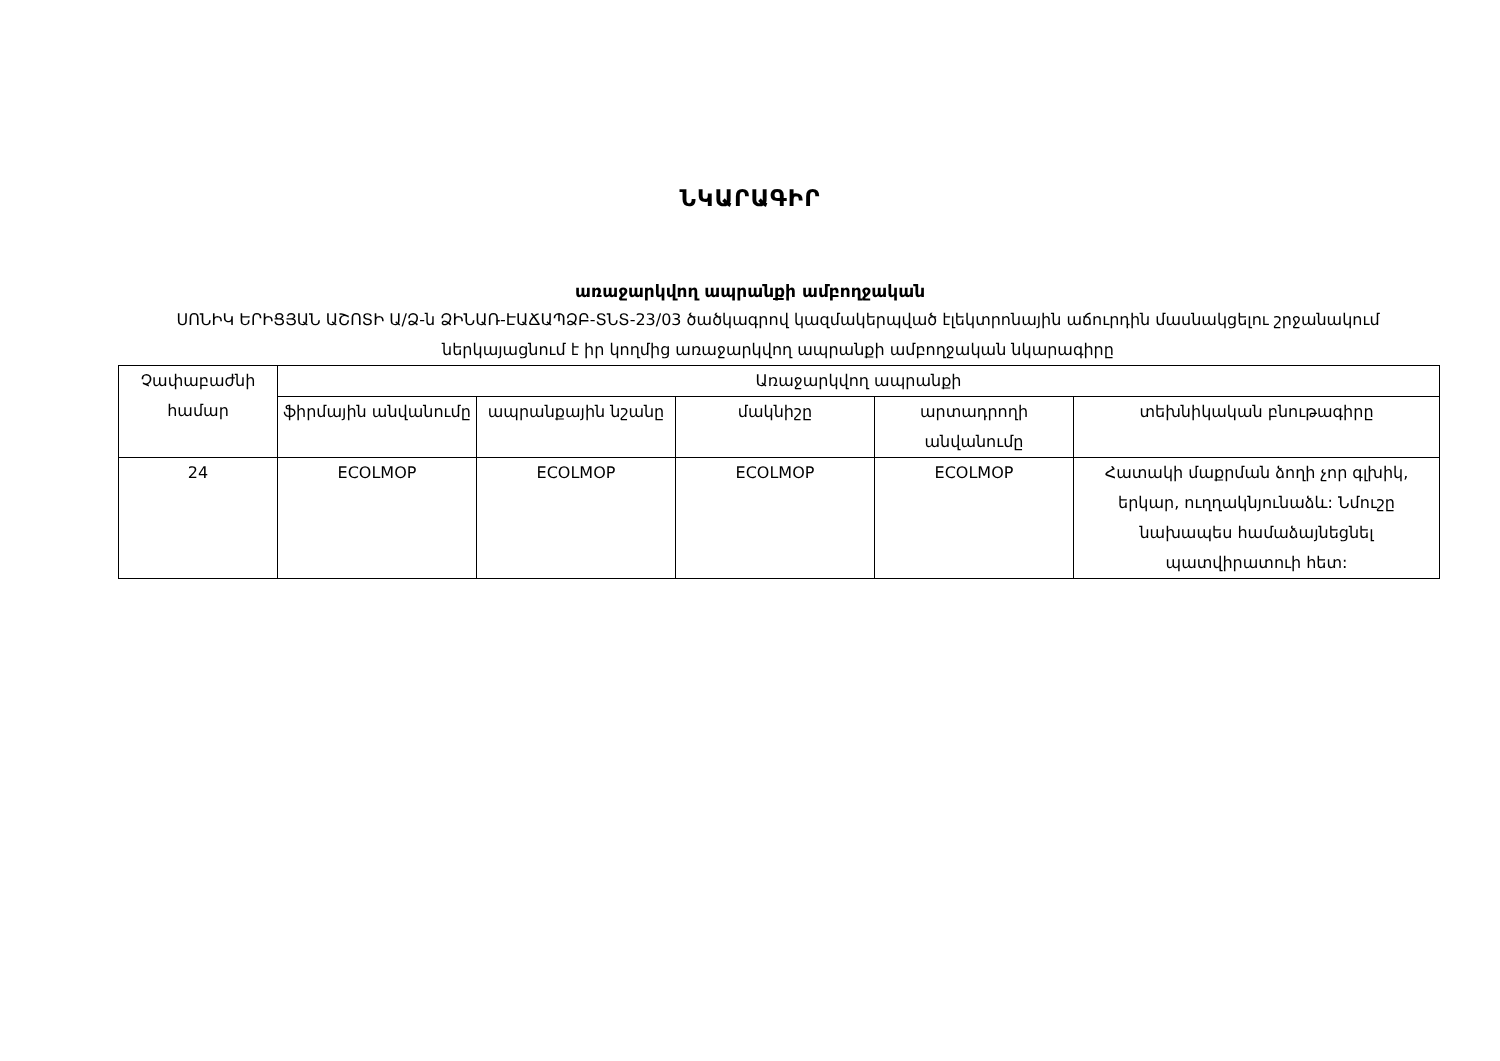ՆԿԱՐԱԳԻՐ
առաջարկվող ապրանքի ամբողջական
ՍՈՆԻԿ ԵՐԻՑՅԱՆ ԱՇՈՏԻ Ա/Ձ-ն ՁԻՆԱՌ-ԷԱՃԱՊՁԲ-ՏՆՏ-23/03 ծածկագրով կազմակերպված էլեկտրոնային աճուրդին մասնակցելու շրջանակում ներկայացնում է իր կողմից առաջարկվող ապրանքի ամբողջական նկարագիրը
| Չափաբաժնի համար | Առաջարկվող ապրանքի | | | | |
| --- | --- | --- | --- | --- | --- |
| | ֆիրմային անվանումը | ապրանքային նշանը | մակնիշը | արտադրողի անվանումը | տեխնիկական բնութագիրը |
| 24 | ECOLMOP | ECOLMOP | ECOLMOP | ECOLMOP | Հատակի մաքրման ձողի չոր գլխիկ, երկար, ուղղակնյունաձև: Նմուշը նախապես համաձայնեցնել պատվիրատուի հետ: |